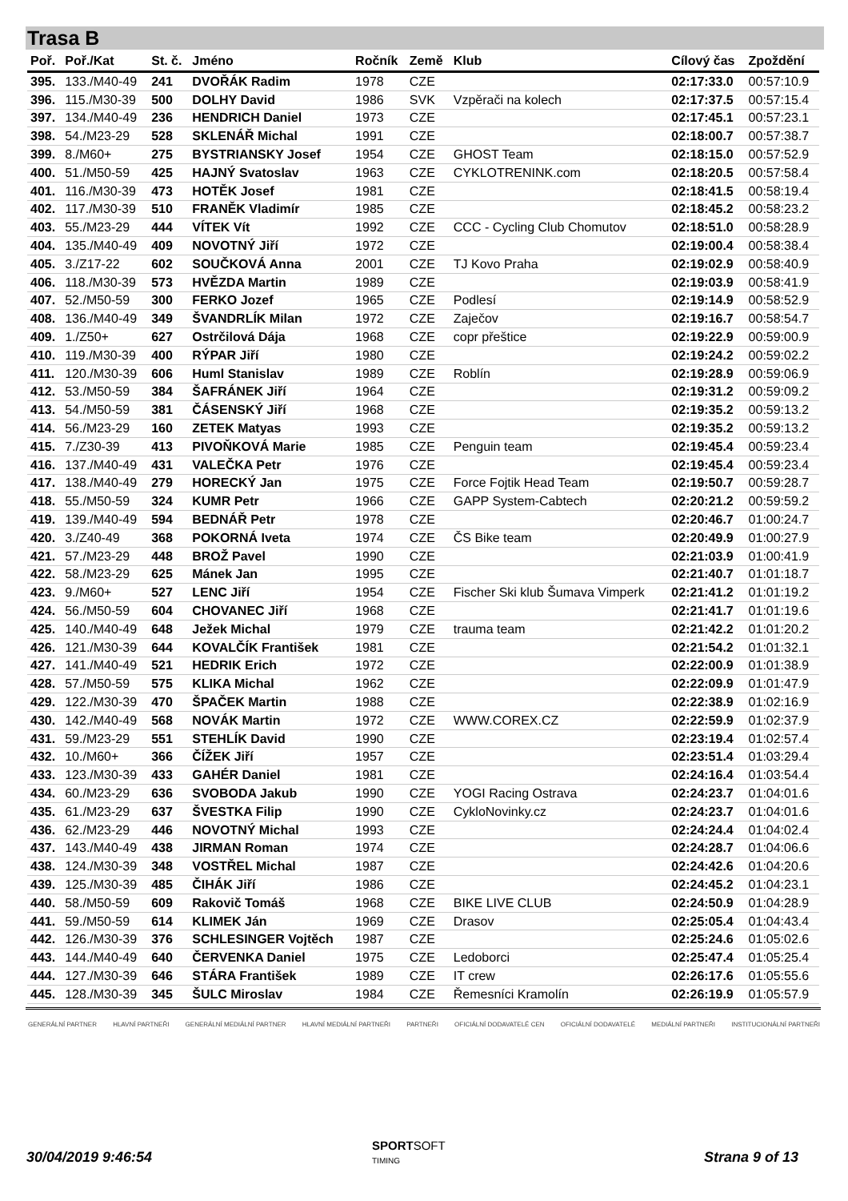Trasa B
| Poř. | Poř./Kat | St. č. | Jméno | Ročník | Země | Klub | Cílový čas | Zpoždění |
| --- | --- | --- | --- | --- | --- | --- | --- | --- |
| 395. | 133./M40-49 | 241 | DVOŘÁK Radim | 1978 | CZE | | 02:17:33.0 | 00:57:10.9 |
| 396. | 115./M30-39 | 500 | DOLHY David | 1986 | SVK | Vzpěrači na kolech | 02:17:37.5 | 00:57:15.4 |
| 397. | 134./M40-49 | 236 | HENDRICH Daniel | 1973 | CZE | | 02:17:45.1 | 00:57:23.1 |
| 398. | 54./M23-29 | 528 | SKLENÁŘ Michal | 1991 | CZE | | 02:18:00.7 | 00:57:38.7 |
| 399. | 8./M60+ | 275 | BYSTRIANSKY Josef | 1954 | CZE | GHOST Team | 02:18:15.0 | 00:57:52.9 |
| 400. | 51./M50-59 | 425 | HAJNÝ Svatoslav | 1963 | CZE | CYKLOTRENINK.com | 02:18:20.5 | 00:57:58.4 |
| 401. | 116./M30-39 | 473 | HOTĚK Josef | 1981 | CZE | | 02:18:41.5 | 00:58:19.4 |
| 402. | 117./M30-39 | 510 | FRANĚK Vladimír | 1985 | CZE | | 02:18:45.2 | 00:58:23.2 |
| 403. | 55./M23-29 | 444 | VÍTEK Vít | 1992 | CZE | CCC - Cycling Club Chomutov | 02:18:51.0 | 00:58:28.9 |
| 404. | 135./M40-49 | 409 | NOVOTNÝ Jiří | 1972 | CZE | | 02:19:00.4 | 00:58:38.4 |
| 405. | 3./Z17-22 | 602 | SOUČKOVÁ Anna | 2001 | CZE | TJ Kovo Praha | 02:19:02.9 | 00:58:40.9 |
| 406. | 118./M30-39 | 573 | HVĚZDA Martin | 1989 | CZE | | 02:19:03.9 | 00:58:41.9 |
| 407. | 52./M50-59 | 300 | FERKO Jozef | 1965 | CZE | Podlesí | 02:19:14.9 | 00:58:52.9 |
| 408. | 136./M40-49 | 349 | ŠVANDRLÍK Milan | 1972 | CZE | Zaječov | 02:19:16.7 | 00:58:54.7 |
| 409. | 1./Z50+ | 627 | Ostrčilová Dája | 1968 | CZE | copr přeštice | 02:19:22.9 | 00:59:00.9 |
| 410. | 119./M30-39 | 400 | RÝPAR Jiří | 1980 | CZE | | 02:19:24.2 | 00:59:02.2 |
| 411. | 120./M30-39 | 606 | Huml Stanislav | 1989 | CZE | Roblín | 02:19:28.9 | 00:59:06.9 |
| 412. | 53./M50-59 | 384 | ŠAFRÁNEK Jiří | 1964 | CZE | | 02:19:31.2 | 00:59:09.2 |
| 413. | 54./M50-59 | 381 | ČÁSENSKÝ Jiří | 1968 | CZE | | 02:19:35.2 | 00:59:13.2 |
| 414. | 56./M23-29 | 160 | ZETEK Matyas | 1993 | CZE | | 02:19:35.2 | 00:59:13.2 |
| 415. | 7./Z30-39 | 413 | PIVOŇKOVÁ Marie | 1985 | CZE | Penguin team | 02:19:45.4 | 00:59:23.4 |
| 416. | 137./M40-49 | 431 | VALEČKA Petr | 1976 | CZE | | 02:19:45.4 | 00:59:23.4 |
| 417. | 138./M40-49 | 279 | HORECKÝ Jan | 1975 | CZE | Force Fojtik Head Team | 02:19:50.7 | 00:59:28.7 |
| 418. | 55./M50-59 | 324 | KUMR Petr | 1966 | CZE | GAPP System-Cabtech | 02:20:21.2 | 00:59:59.2 |
| 419. | 139./M40-49 | 594 | BEDNÁŘ Petr | 1978 | CZE | | 02:20:46.7 | 01:00:24.7 |
| 420. | 3./Z40-49 | 368 | POKORNÁ Iveta | 1974 | CZE | ČS Bike team | 02:20:49.9 | 01:00:27.9 |
| 421. | 57./M23-29 | 448 | BROŽ Pavel | 1990 | CZE | | 02:21:03.9 | 01:00:41.9 |
| 422. | 58./M23-29 | 625 | Mánek Jan | 1995 | CZE | | 02:21:40.7 | 01:01:18.7 |
| 423. | 9./M60+ | 527 | LENC Jiří | 1954 | CZE | Fischer Ski klub Šumava Vimperk | 02:21:41.2 | 01:01:19.2 |
| 424. | 56./M50-59 | 604 | CHOVANEC Jiří | 1968 | CZE | | 02:21:41.7 | 01:01:19.6 |
| 425. | 140./M40-49 | 648 | Ježek Michal | 1979 | CZE | trauma team | 02:21:42.2 | 01:01:20.2 |
| 426. | 121./M30-39 | 644 | KOVALČÍK František | 1981 | CZE | | 02:21:54.2 | 01:01:32.1 |
| 427. | 141./M40-49 | 521 | HEDRIK Erich | 1972 | CZE | | 02:22:00.9 | 01:01:38.9 |
| 428. | 57./M50-59 | 575 | KLIKA Michal | 1962 | CZE | | 02:22:09.9 | 01:01:47.9 |
| 429. | 122./M30-39 | 470 | ŠPAČEK Martin | 1988 | CZE | | 02:22:38.9 | 01:02:16.9 |
| 430. | 142./M40-49 | 568 | NOVÁK Martin | 1972 | CZE | WWW.COREX.CZ | 02:22:59.9 | 01:02:37.9 |
| 431. | 59./M23-29 | 551 | STEHLÍK David | 1990 | CZE | | 02:23:19.4 | 01:02:57.4 |
| 432. | 10./M60+ | 366 | ČÍŽEK Jiří | 1957 | CZE | | 02:23:51.4 | 01:03:29.4 |
| 433. | 123./M30-39 | 433 | GAHÉR Daniel | 1981 | CZE | | 02:24:16.4 | 01:03:54.4 |
| 434. | 60./M23-29 | 636 | SVOBODA Jakub | 1990 | CZE | YOGI Racing Ostrava | 02:24:23.7 | 01:04:01.6 |
| 435. | 61./M23-29 | 637 | ŠVESTKA Filip | 1990 | CZE | CykloNovinky.cz | 02:24:23.7 | 01:04:01.6 |
| 436. | 62./M23-29 | 446 | NOVOTNÝ Michal | 1993 | CZE | | 02:24:24.4 | 01:04:02.4 |
| 437. | 143./M40-49 | 438 | JIRMAN Roman | 1974 | CZE | | 02:24:28.7 | 01:04:06.6 |
| 438. | 124./M30-39 | 348 | VOSTŘEL Michal | 1987 | CZE | | 02:24:42.6 | 01:04:20.6 |
| 439. | 125./M30-39 | 485 | ČIHÁK Jiří | 1986 | CZE | | 02:24:45.2 | 01:04:23.1 |
| 440. | 58./M50-59 | 609 | Rakovič Tomáš | 1968 | CZE | BIKE LIVE CLUB | 02:24:50.9 | 01:04:28.9 |
| 441. | 59./M50-59 | 614 | KLIMEK Ján | 1969 | CZE | Drasov | 02:25:05.4 | 01:04:43.4 |
| 442. | 126./M30-39 | 376 | SCHLESINGER Vojtěch | 1987 | CZE | | 02:25:24.6 | 01:05:02.6 |
| 443. | 144./M40-49 | 640 | ČERVENKA Daniel | 1975 | CZE | Ledoborci | 02:25:47.4 | 01:05:25.4 |
| 444. | 127./M30-39 | 646 | STÁRA František | 1989 | CZE | IT crew | 02:26:17.6 | 01:05:55.6 |
| 445. | 128./M30-39 | 345 | ŠULC Miroslav | 1984 | CZE | Řemesníci Kramolín | 02:26:19.9 | 01:05:57.9 |
GENERÁLNÍ PARTNER HLAVNÍ PARTNEŘI GENERÁLNÍ MEDIÁLNÍ PARTNER HLAVNÍ MEDIÁLNÍ PARTNEŘI PARTNEŘI OFICIÁLNÍ DODAVATELÉ CEN OFICIÁLNÍ DODAVATELÉ MEDIÁLNÍ PARTNEŘI INSTITUCIONÁLNÍ PARTNEŘI
30/04/2019 9:46:54
SPORTSOFT
TIMING
Strana 9 of 13